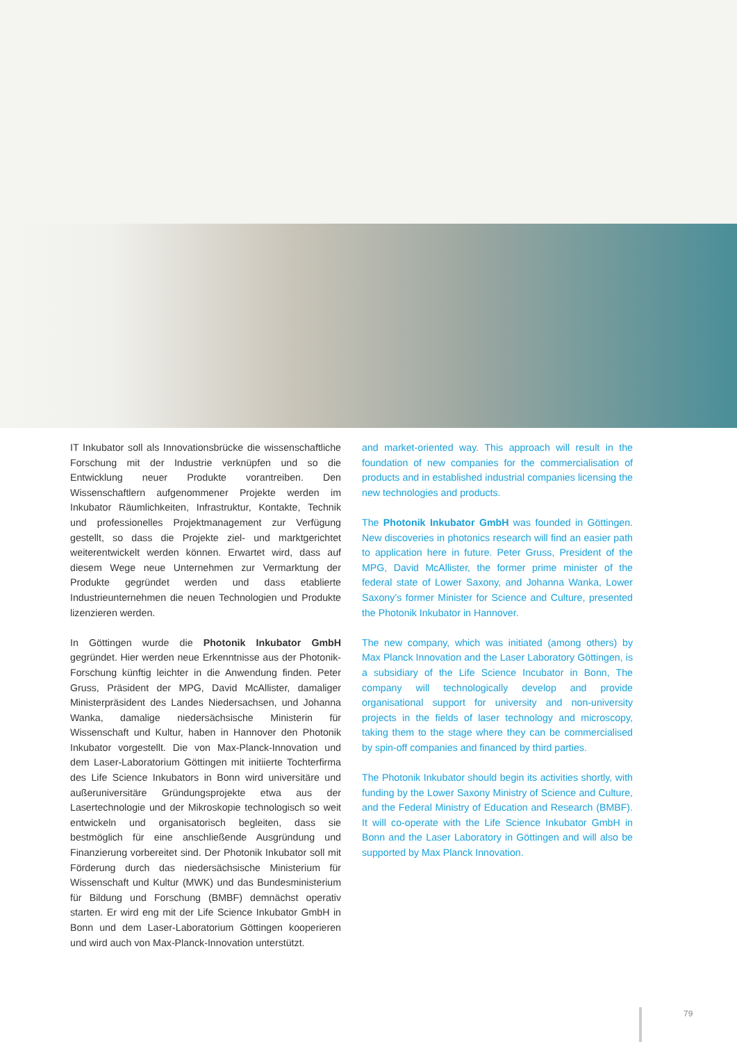IT Inkubator soll als Innovationsbrücke die wissenschaftliche Forschung mit der Industrie verknüpfen und so die Entwicklung neuer Produkte vorantreiben. Den Wissenschaftlern aufgenommener Projekte werden im Inkubator Räumlichkeiten, Infrastruktur, Kontakte, Technik und professionelles Projektmanagement zur Verfügung gestellt, so dass die Projekte ziel- und marktgerichtet weiterentwickelt werden können. Erwartet wird, dass auf diesem Wege neue Unternehmen zur Vermarktung der Produkte gegründet werden und dass etablierte Industrieunternehmen die neuen Technologien und Produkte lizenzieren werden.
In Göttingen wurde die Photonik Inkubator GmbH gegründet. Hier werden neue Erkenntnisse aus der Photonik-Forschung künftig leichter in die Anwendung finden. Peter Gruss, Präsident der MPG, David McAllister, damaliger Ministerpräsident des Landes Niedersachsen, und Johanna Wanka, damalige niedersächsische Ministerin für Wissenschaft und Kultur, haben in Hannover den Photonik Inkubator vorgestellt. Die von Max-Planck-Innovation und dem Laser-Laboratorium Göttingen mit initiierte Tochterfirma des Life Science Inkubators in Bonn wird universitäre und außeruniversitäre Gründungsprojekte etwa aus der Lasertechnologie und der Mikroskopie technologisch so weit entwickeln und organisatorisch begleiten, dass sie bestmöglich für eine anschließende Ausgründung und Finanzierung vorbereitet sind. Der Photonik Inkubator soll mit Förderung durch das niedersächsische Ministerium für Wissenschaft und Kultur (MWK) und das Bundesministerium für Bildung und Forschung (BMBF) demnächst operativ starten. Er wird eng mit der Life Science Inkubator GmbH in Bonn und dem Laser-Laboratorium Göttingen kooperieren und wird auch von Max-Planck-Innovation unterstützt.
and market-oriented way. This approach will result in the foundation of new companies for the commercialisation of products and in established industrial companies licensing the new technologies and products.
The Photonik Inkubator GmbH was founded in Göttingen. New discoveries in photonics research will find an easier path to application here in future. Peter Gruss, President of the MPG, David McAllister, the former prime minister of the federal state of Lower Saxony, and Johanna Wanka, Lower Saxony’s former Minister for Science and Culture, presented the Photonik Inkubator in Hannover.
The new company, which was initiated (among others) by Max Planck Innovation and the Laser Laboratory Göttingen, is a subsidiary of the Life Science Incubator in Bonn, The company will technologically develop and provide organisational support for university and non-university projects in the fields of laser technology and microscopy, taking them to the stage where they can be commercialised by spin-off companies and financed by third parties.
The Photonik Inkubator should begin its activities shortly, with funding by the Lower Saxony Ministry of Science and Culture, and the Federal Ministry of Education and Research (BMBF). It will co-operate with the Life Science Inkubator GmbH in Bonn and the Laser Laboratory in Göttingen and will also be supported by Max Planck Innovation.
79